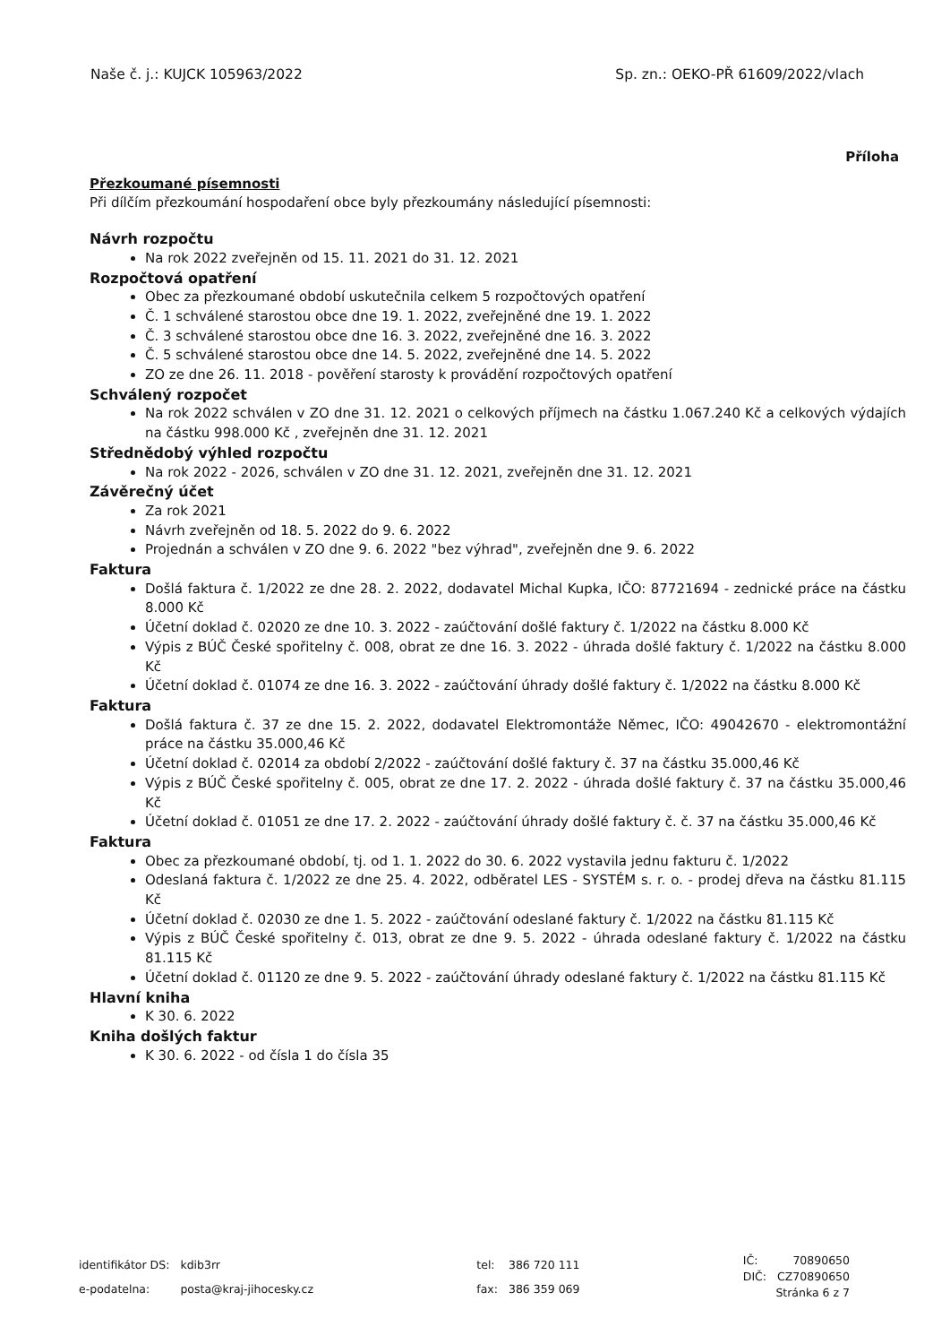Naše č. j.: KUJCK 105963/2022 Sp. zn.: OEKO-PŘ 61609/2022/vlach
Příloha
Přezkoumané písemnosti
Při dílčím přezkoumání hospodaření obce byly přezkoumány následující písemnosti:
Návrh rozpočtu
Na rok 2022 zveřejněn od 15. 11. 2021 do 31. 12. 2021
Rozpočtová opatření
Obec za přezkoumané období uskutečnila celkem 5 rozpočtových opatření
Č. 1 schválené starostou obce dne 19. 1. 2022, zveřejněné dne 19. 1. 2022
Č. 3 schválené starostou obce dne 16. 3. 2022, zveřejněné dne 16. 3. 2022
Č. 5 schválené starostou obce dne 14. 5. 2022, zveřejněné dne 14. 5. 2022
ZO ze dne 26. 11. 2018 - pověření starosty k provádění rozpočtových opatření
Schválený rozpočet
Na rok 2022 schválen v ZO dne 31. 12. 2021 o celkových příjmech na částku 1.067.240 Kč a celkových výdajích na částku 998.000 Kč , zveřejněn dne 31. 12. 2021
Střednědobý výhled rozpočtu
Na rok 2022 - 2026, schválen v ZO dne 31. 12. 2021, zveřejněn dne 31. 12. 2021
Závěrečný účet
Za rok 2021
Návrh zveřejněn od 18. 5. 2022 do 9. 6. 2022
Projednán a schválen v ZO dne 9. 6. 2022 "bez výhrad", zveřejněn dne 9. 6. 2022
Faktura
Došlá faktura č. 1/2022 ze dne 28. 2. 2022, dodavatel Michal Kupka, IČO: 87721694 - zednické práce na částku 8.000 Kč
Účetní doklad č. 02020 ze dne 10. 3. 2022 - zaúčtování došlé faktury č. 1/2022 na částku 8.000 Kč
Výpis z BÚČ České spořitelny č. 008, obrat ze dne 16. 3. 2022 - úhrada došlé faktury č. 1/2022 na částku 8.000 Kč
Účetní doklad č. 01074 ze dne 16. 3. 2022 - zaúčtování úhrady došlé faktury č. 1/2022 na částku 8.000 Kč
Faktura
Došlá faktura č. 37 ze dne 15. 2. 2022, dodavatel Elektromontáže Němec, IČO: 49042670 - elektromontážní práce na částku 35.000,46 Kč
Účetní doklad č. 02014 za období 2/2022 - zaúčtování došlé faktury č. 37 na částku 35.000,46 Kč
Výpis z BÚČ České spořitelny č. 005, obrat ze dne 17. 2. 2022 - úhrada došlé faktury č. 37 na částku 35.000,46 Kč
Účetní doklad č. 01051 ze dne 17. 2. 2022 - zaúčtování úhrady došlé faktury č. č. 37 na částku 35.000,46 Kč
Faktura
Obec za přezkoumané období, tj. od 1. 1. 2022 do 30. 6. 2022 vystavila jednu fakturu č. 1/2022
Odeslaná faktura č. 1/2022 ze dne 25. 4. 2022, odběratel LES - SYSTÉM s. r. o. - prodej dřeva na částku 81.115 Kč
Účetní doklad č. 02030 ze dne 1. 5. 2022 - zaúčtování odeslané faktury č. 1/2022 na částku 81.115 Kč
Výpis z BÚČ České spořitelny č. 013, obrat ze dne 9. 5. 2022 - úhrada odeslané faktury č. 1/2022 na částku 81.115 Kč
Účetní doklad č. 01120 ze dne 9. 5. 2022 - zaúčtování úhrady odeslané faktury č. 1/2022 na částku 81.115 Kč
Hlavní kniha
K 30. 6. 2022
Kniha došlých faktur
K 30. 6. 2022 - od čísla 1 do čísla 35
| identifikátor DS: | kdib3rr |
| e-podatelna: | posta@kraj-jihocesky.cz |
| tel: | 386 720 111 |
| fax: | 386 359 069 |
| IČ: | 70890650 |
| DIČ: | CZ70890650 |
Stránka 6 z 7